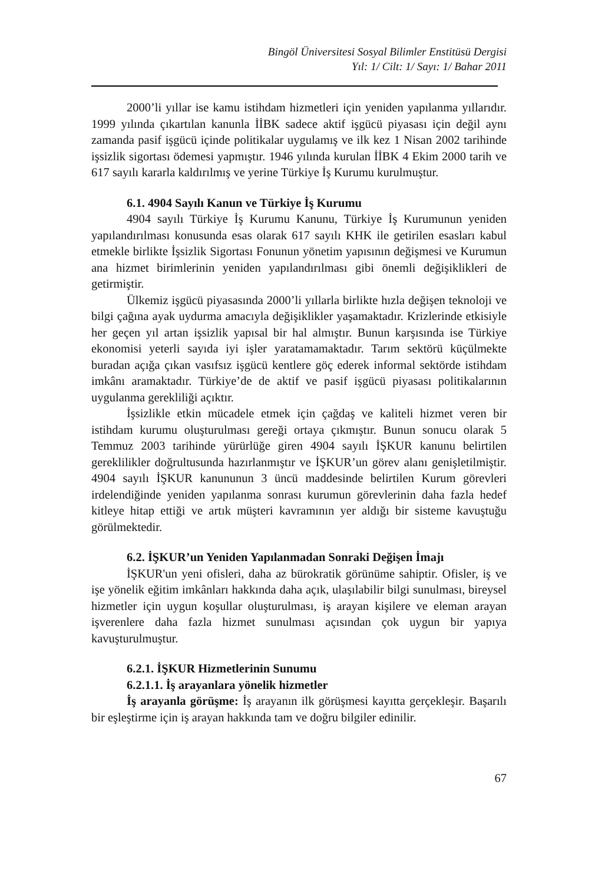Bingöl Üniversitesi Sosyal Bilimler Enstitüsü Dergisi
Yıl: 1/ Cilt: 1/ Sayı: 1/ Bahar 2011
2000’li yıllar ise kamu istihdam hizmetleri için yeniden yapılanma yıllarıdır. 1999 yılında çıkartılan kanunla İİBK sadece aktif işgücü piyasası için değil aynı zamanda pasif işgücü içinde politikalar uygulamış ve ilk kez 1 Nisan 2002 tarihinde işsizlik sigortası ödemesi yapmıştır. 1946 yılında kurulan İİBK 4 Ekim 2000 tarih ve 617 sayılı kararla kaldırılmış ve yerine Türkiye İş Kurumu kurulmuştur.
6.1. 4904 Sayılı Kanun ve Türkiye İş Kurumu
4904 sayılı Türkiye İş Kurumu Kanunu, Türkiye İş Kurumunun yeniden yapılandırılması konusunda esas olarak 617 sayılı KHK ile getirilen esasları kabul etmekle birlikte İşsizlik Sigortası Fonunun yönetim yapısının değişmesi ve Kurumun ana hizmet birimlerinin yeniden yapılandırılması gibi önemli değişiklikleri de getirmiştir.
Ülkemiz işgücü piyasasında 2000’li yıllarla birlikte hızla değişen teknoloji ve bilgi çağına ayak uydurma amacıyla değişiklikler yaşamaktadır. Krizlerinde etkisiyle her geçen yıl artan işsizlik yapısal bir hal almıştır. Bunun karşısında ise Türkiye ekonomisi yeterli sayıda iyi işler yaratamamaktadır. Tarım sektörü küçülmekte buradan açığa çıkan vasıfsız işgücü kentlere göç ederek informal sektörde istihdam imkânı aramaktadır. Türkiye’de de aktif ve pasif işgücü piyasası politikalarının uygulanma gerekliliği açıktır.
İşsizlikle etkin mücadele etmek için çağdaş ve kaliteli hizmet veren bir istihdam kurumu oluşturulması gereği ortaya çıkmıştır. Bunun sonucu olarak 5 Temmuz 2003 tarihinde yürürlüğe giren 4904 sayılı İŞKUR kanunu belirtilen gereklilikler doğrultusunda hazırlanmıştır ve İŞKUR’un görev alanı genişletilmiştir. 4904 sayılı İŞKUR kanununun 3 üncü maddesinde belirtilen Kurum görevleri irdelendiğinde yeniden yapılanma sonrası kurumun görevlerinin daha fazla hedef kitleye hitap ettiği ve artık müşteri kavramının yer aldığı bir sisteme kavuştuğu görülmektedir.
6.2. İŞKUR’un Yeniden Yapılanmadan Sonraki Değişen İmajı
İŞKUR'un yeni ofisleri, daha az bürokratik görünüme sahiptir. Ofisler, iş ve işe yönelik eğitim imkânları hakkında daha açık, ulaşılabilir bilgi sunulması, bireysel hizmetler için uygun koşullar oluşturulması, iş arayan kişilere ve eleman arayan işverenlere daha fazla hizmet sunulması açısından çok uygun bir yapıya kavuşturulmuştur.
6.2.1. İŞKUR Hizmetlerinin Sunumu
6.2.1.1. İş arayanlara yönelik hizmetler
İş arayanla görüşme: İş arayanın ilk görüşmesi kayıtta gerçekleşir. Başarılı bir eşleştirme için iş arayan hakkında tam ve doğru bilgiler edinilir.
67